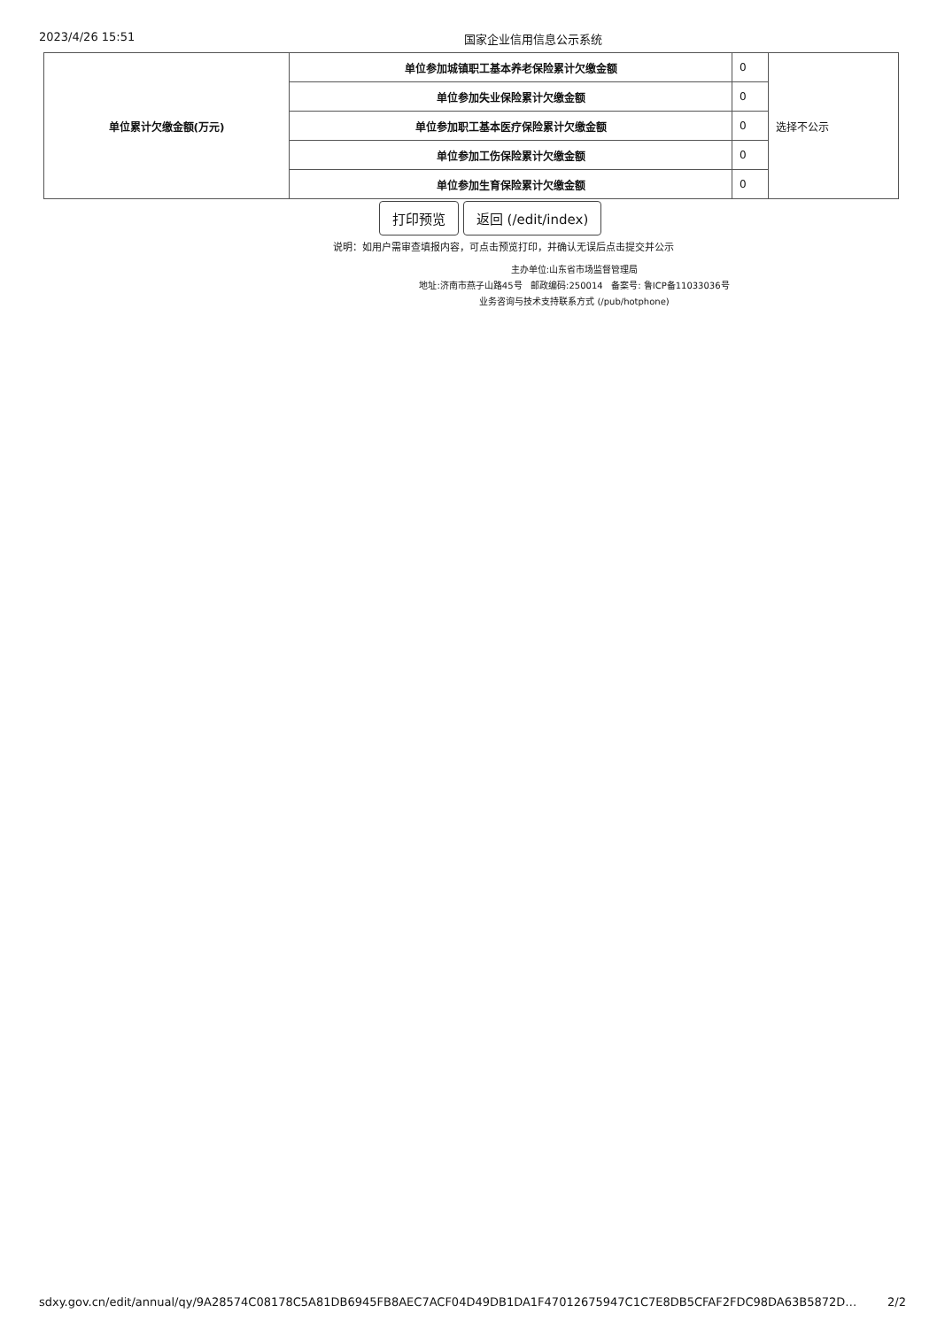2023/4/26 15:51 国家企业信用信息公示系统
| 单位累计欠缴金额(万元) | 单位参加城镇职工基本养老保险累计欠缴金额 | 0 | 选择不公示 |
| | 单位参加失业保险累计欠缴金额 | 0 | |
| | 单位参加职工基本医疗保险累计欠缴金额 | 0 | |
| | 单位参加工伤保险累计欠缴金额 | 0 | |
| | 单位参加生育保险累计欠缴金额 | 0 | |
打印预览 返回 (/edit/index)
说明：如用户需审查填报内容，可点击预览打印，并确认无误后点击提交并公示
主办单位:山东省市场监督管理局
地址:济南市燕子山路45号 邮政编码:250014 备案号: 鲁ICP备11033036号
业务咨询与技术支持联系方式 (/pub/hotphone)
sdxy.gov.cn/edit/annual/qy/9A28574C08178C5A81DB6945FB8AEC7ACF04D49DB1DA1F47012675947C1C7E8DB5CFAF2FDC98DA63B5872D… 2/2